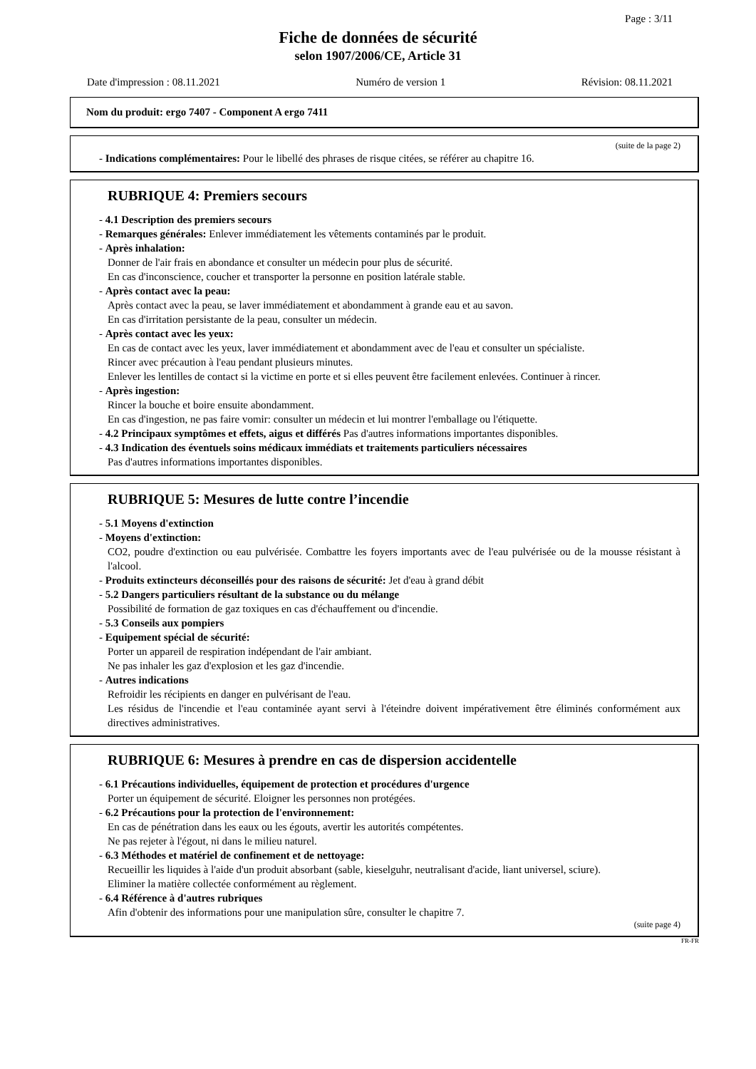Page : 3/11
Fiche de données de sécurité
selon 1907/2006/CE, Article 31
Date d'impression : 08.11.2021 Numéro de version 1 Révision: 08.11.2021
Nom du produit: ergo 7407 - Component A ergo 7411
(suite de la page 2)
- Indications complémentaires: Pour le libellé des phrases de risque citées, se référer au chapitre 16.
RUBRIQUE 4: Premiers secours
- 4.1 Description des premiers secours
- Remarques générales: Enlever immédiatement les vêtements contaminés par le produit.
- Après inhalation:
Donner de l'air frais en abondance et consulter un médecin pour plus de sécurité.
En cas d'inconscience, coucher et transporter la personne en position latérale stable.
- Après contact avec la peau:
Après contact avec la peau, se laver immédiatement et abondamment à grande eau et au savon.
En cas d'irritation persistante de la peau, consulter un médecin.
- Après contact avec les yeux:
En cas de contact avec les yeux, laver immédiatement et abondamment avec de l'eau et consulter un spécialiste.
Rincer avec précaution à l'eau pendant plusieurs minutes.
Enlever les lentilles de contact si la victime en porte et si elles peuvent être facilement enlevées. Continuer à rincer.
- Après ingestion:
Rincer la bouche et boire ensuite abondamment.
En cas d'ingestion, ne pas faire vomir: consulter un médecin et lui montrer l'emballage ou l'étiquette.
- 4.2 Principaux symptômes et effets, aigus et différés Pas d'autres informations importantes disponibles.
- 4.3 Indication des éventuels soins médicaux immédiats et traitements particuliers nécessaires
Pas d'autres informations importantes disponibles.
RUBRIQUE 5: Mesures de lutte contre l’incendie
- 5.1 Moyens d'extinction
- Moyens d'extinction:
CO2, poudre d'extinction ou eau pulvérisée. Combattre les foyers importants avec de l'eau pulvérisée ou de la mousse résistant à l'alcool.
- Produits extincteurs déconseillés pour des raisons de sécurité: Jet d'eau à grand débit
- 5.2 Dangers particuliers résultant de la substance ou du mélange
Possibilité de formation de gaz toxiques en cas d'échauffement ou d'incendie.
- 5.3 Conseils aux pompiers
- Equipement spécial de sécurité:
Porter un appareil de respiration indépendant de l'air ambiant.
Ne pas inhaler les gaz d'explosion et les gaz d'incendie.
- Autres indications
Refroidir les récipients en danger en pulvérisant de l'eau.
Les résidus de l'incendie et l'eau contaminée ayant servi à l'éteindre doivent impérativement être éliminés conformément aux directives administratives.
RUBRIQUE 6: Mesures à prendre en cas de dispersion accidentelle
- 6.1 Précautions individuelles, équipement de protection et procédures d'urgence
Porter un équipement de sécurité. Eloigner les personnes non protégées.
- 6.2 Précautions pour la protection de l'environnement:
En cas de pénétration dans les eaux ou les égouts, avertir les autorités compétentes.
Ne pas rejeter à l'égout, ni dans le milieu naturel.
- 6.3 Méthodes et matériel de confinement et de nettoyage:
Recueillir les liquides à l'aide d'un produit absorbant (sable, kieselguhr, neutralisant d'acide, liant universel, sciure).
Eliminer la matière collectée conformément au règlement.
- 6.4 Référence à d'autres rubriques
Afin d'obtenir des informations pour une manipulation sûre, consulter le chapitre 7.
(suite page 4)
FR-FR